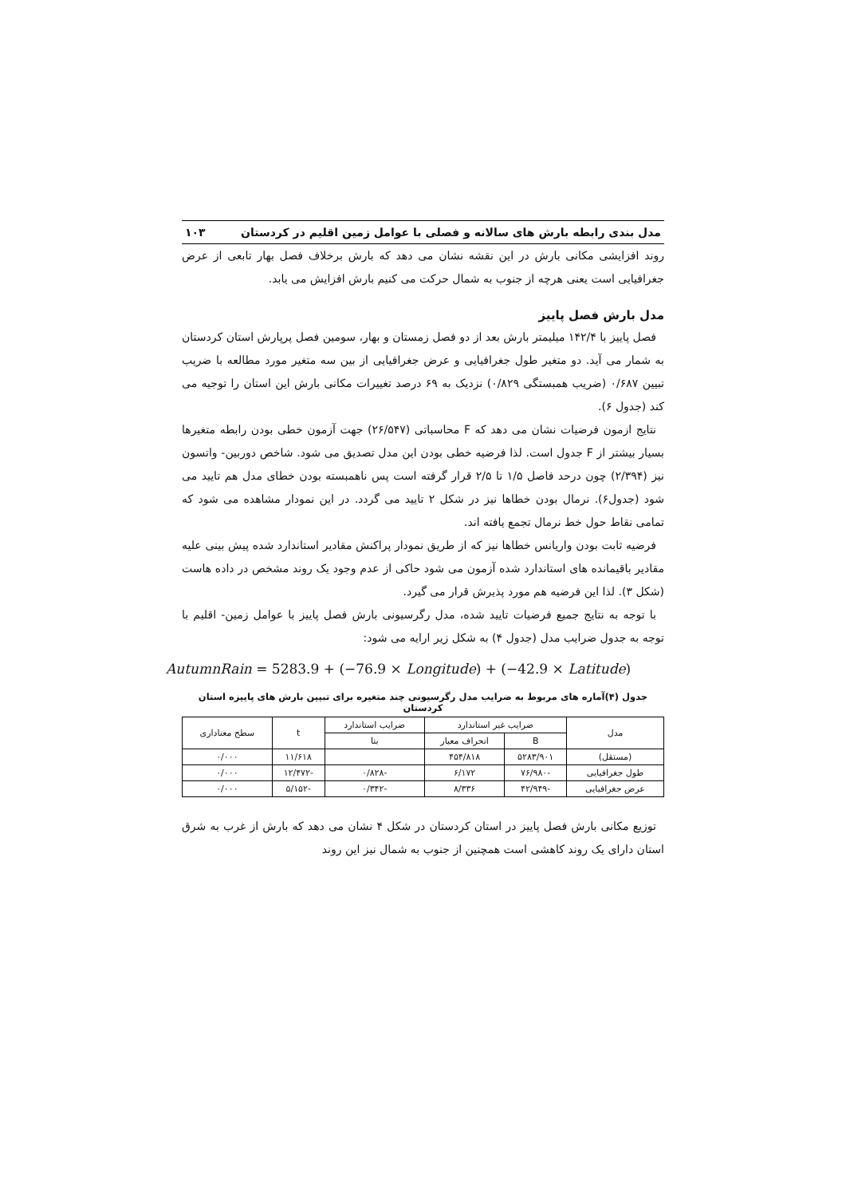مدل بندی رابطه بارش های سالانه و فصلی با عوامل زمین اقلیم در کردستان ۱۰۳
روند افزایشی مکانی بارش در این نقشه نشان می دهد که بارش برخلاف فصل بهار تابعی از عرض جغرافیایی است یعنی هرچه از جنوب به شمال حرکت می کنیم بارش افزایش می یابد.
مدل بارش فصل پاییز
فصل پاییز با ۱۴۲/۴ میلیمتر بارش بعد از دو فصل زمستان و بهار، سومین فصل پرپارش استان کردستان به شمار می آید. دو متغیر طول جغرافیایی و عرض جغرافیایی از بین سه متغیر مورد مطالعه با ضریب تبیین ۰/۶۸۷ (ضریب همبستگی ۰/۸۲۹) نزدیک به ۶۹ درصد تغییرات مکانی بارش این استان را توجیه می کند (جدول ۶).
نتایج ازمون فرضیات نشان می دهد که F محاسباتی (۲۶/۵۴۷) جهت آزمون خطی بودن رابطه متغیرها بسیار بیشتر از F جدول است. لذا فرضیه خطی بودن این مدل تصدیق می شود. شاخص دوربین- واتسون نیز (۲/۳۹۴) چون درحد فاصل ۱/۵ تا ۲/۵ قرار گرفته است پس ناهمبسته بودن خطای مدل هم تایید می شود (جدول۶). نرمال بودن خطاها نیز در شکل ۲ تایید می گردد. در این نمودار مشاهده می شود که تمامی نقاط حول خط نرمال تجمع یافته اند.
فرضیه ثابت بودن واریانس خطاها نیز که از طریق نمودار پراکنش مقادیر استاندارد شده پیش بینی علیه مقادیر باقیمانده های استاندارد شده آزمون می شود حاکی از عدم وجود یک روند مشخص در داده هاست (شکل ۳). لذا این فرضیه هم مورد پذیرش قرار می گیرد.
با توجه به نتایج جمیع فرضیات تایید شده، مدل رگرسیونی بارش فصل پاییز با عوامل زمین- اقلیم با توجه به جدول ضرایب مدل (جدول ۴) به شکل زیر ارایه می شود:
AutumnRain = 5283.9 + (−76.9 × Longitude) + (−42.9 × Latitude)
جدول (۴)آماره های مربوط به ضرایب مدل رگرسیونی چند متغیره برای تبیین بارش های پاییزه استان کردستان
| مدل | ضرایب غیر استاندارد | | ضرایب استاندارد | t | سطح معناداری |
| --- | --- | --- | --- | --- | --- |
| | B | انحراف معیار | بتا | | |
| (مستقل) | ۵۲۸۳/۹۰۱ | ۴۵۴/۸۱۸ | | ۱۱/۶۱۸ | ۰/۰۰۰ |
| طول جغرافیایی | -۷۶/۹۸۰ | ۶/۱۷۲ | -۰/۸۲۸ | -۱۲/۴۷۲ | ۰/۰۰۰ |
| عرض جغرافیایی | -۴۲/۹۴۹ | ۸/۳۳۶ | -۰/۳۴۲ | -۵/۱۵۲ | ۰/۰۰۰ |
توزیع مکانی بارش فصل پاییز در استان کردستان در شکل ۴ نشان می دهد که بارش از غرب به شرق استان دارای یک روند کاهشی است همچنین از جنوب به شمال نیز این روند